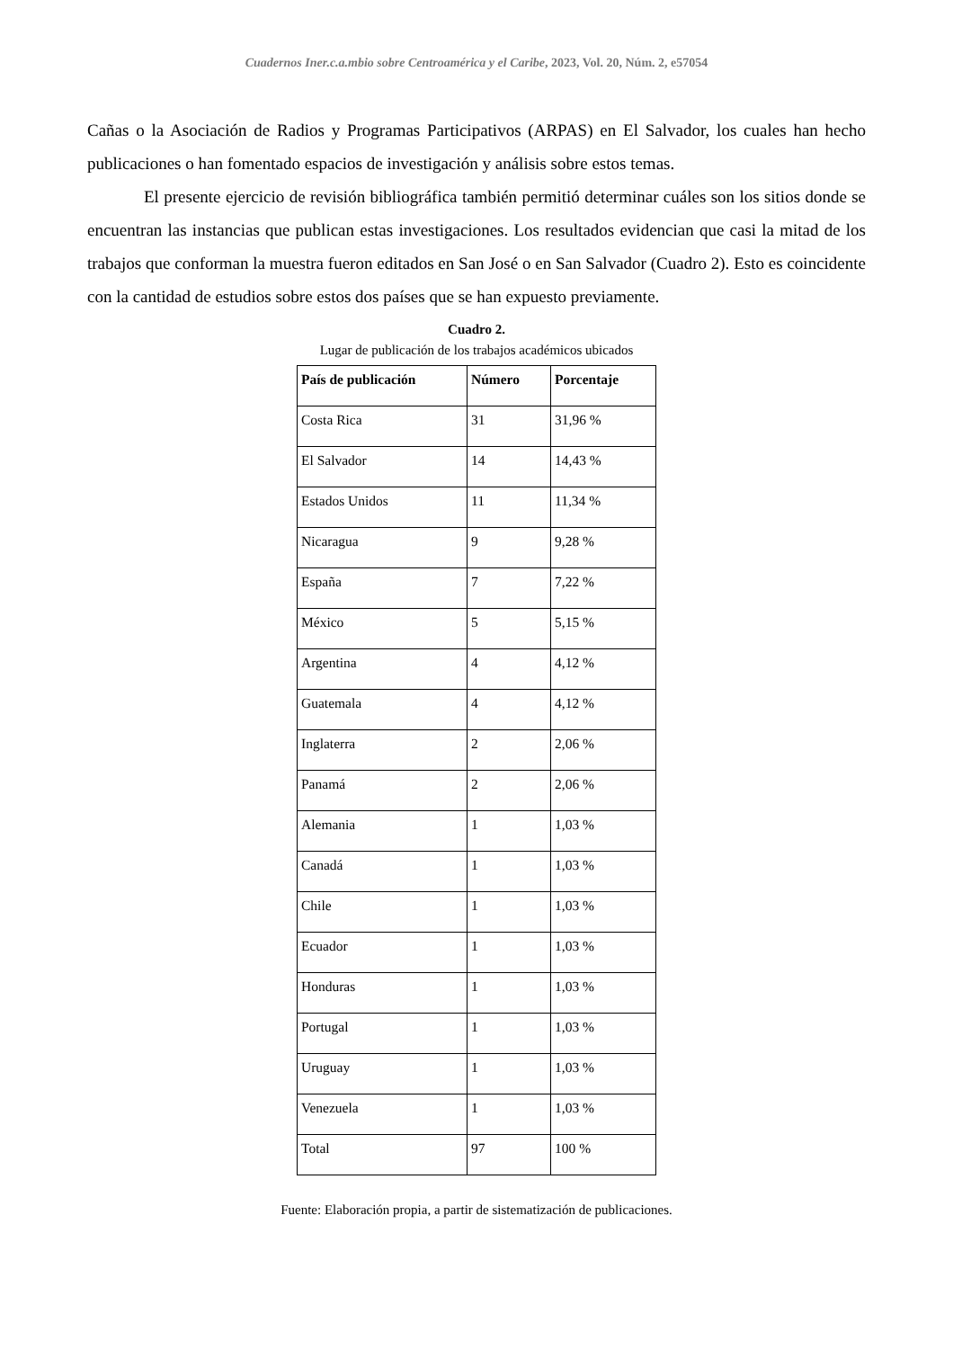Cuadernos Iner.c.a.mbio sobre Centroamérica y el Caribe, 2023, Vol. 20, Núm. 2, e57054
Cañas o la Asociación de Radios y Programas Participativos (ARPAS) en El Salvador, los cuales han hecho publicaciones o han fomentado espacios de investigación y análisis sobre estos temas.
El presente ejercicio de revisión bibliográfica también permitió determinar cuáles son los sitios donde se encuentran las instancias que publican estas investigaciones. Los resultados evidencian que casi la mitad de los trabajos que conforman la muestra fueron editados en San José o en San Salvador (Cuadro 2). Esto es coincidente con la cantidad de estudios sobre estos dos países que se han expuesto previamente.
Cuadro 2.
Lugar de publicación de los trabajos académicos ubicados
| País de publicación | Número | Porcentaje |
| --- | --- | --- |
| Costa Rica | 31 | 31,96 % |
| El Salvador | 14 | 14,43 % |
| Estados Unidos | 11 | 11,34 % |
| Nicaragua | 9 | 9,28 % |
| España | 7 | 7,22 % |
| México | 5 | 5,15 % |
| Argentina | 4 | 4,12 % |
| Guatemala | 4 | 4,12 % |
| Inglaterra | 2 | 2,06 % |
| Panamá | 2 | 2,06 % |
| Alemania | 1 | 1,03 % |
| Canadá | 1 | 1,03 % |
| Chile | 1 | 1,03 % |
| Ecuador | 1 | 1,03 % |
| Honduras | 1 | 1,03 % |
| Portugal | 1 | 1,03 % |
| Uruguay | 1 | 1,03 % |
| Venezuela | 1 | 1,03 % |
| Total | 97 | 100 % |
Fuente: Elaboración propia, a partir de sistematización de publicaciones.